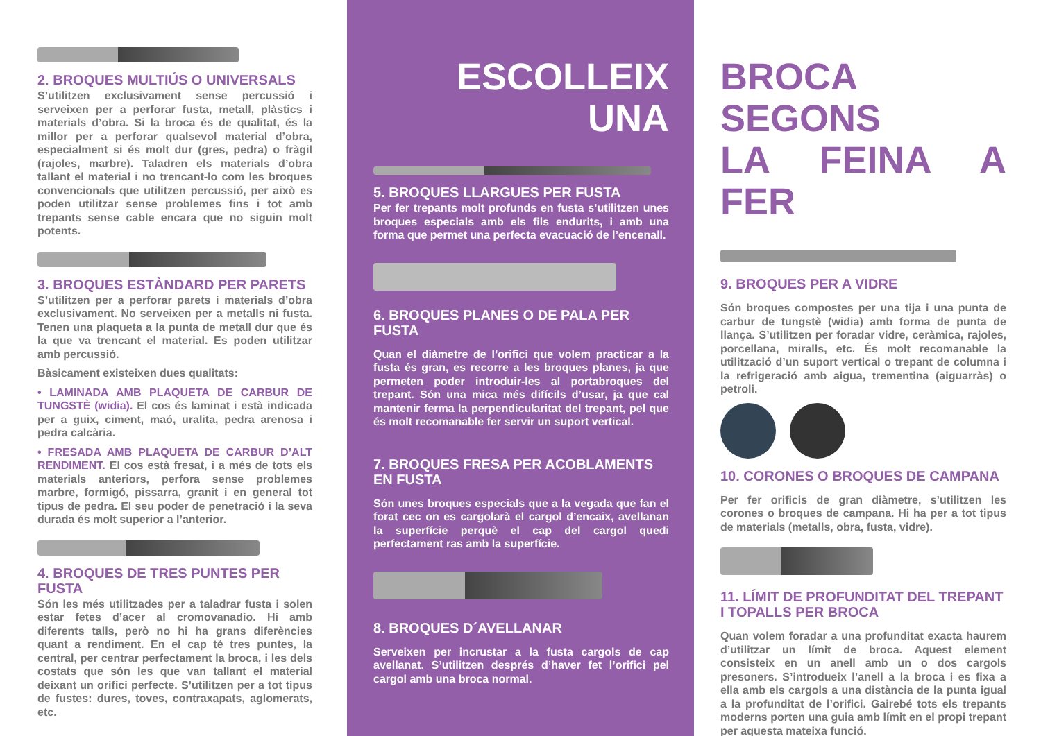2. BROQUES MULTIÚS O UNIVERSALS
S’utilitzen exclusivament sense percussió i serveixen per a perforar fusta, metall, plàstics i materials d’obra. Si la broca és de qualitat, és la millor per a perforar qualsevol material d’obra, especialment si és molt dur (gres, pedra) o fràgil (rajoles, marbre). Taladren els materials d’obra tallant el material i no trencant-lo com les broques convencionals que utilitzen percussió, per això es poden utilitzar sense problemes fins i tot amb trepants sense cable encara que no siguin molt potents.
3. BROQUES ESTÀNDARD PER PARETS
S’utilitzen per a perforar parets i materials d’obra exclusivament. No serveixen per a metalls ni fusta. Tenen una plaqueta a la punta de metall dur que és la que va trencant el material. Es poden utilitzar amb percussió.
Bàsicament existeixen dues qualitats:
• LAMINADA AMB PLAQUETA DE CARBUR DE TUNGSTÈ (widia). El cos és laminat i està indicada per a guix, ciment, maó, uralita, pedra arenosa i pedra calcària.
• FRESADA AMB PLAQUETA DE CARBUR D’ALT RENDIMENT. El cos està fresat, i a més de tots els materials anteriors, perfora sense problemes marbre, formigó, pissarra, granit i en general tot tipus de pedra. El seu poder de penetració i la seva durada és molt superior a l’anterior.
4. BROQUES DE TRES PUNTES PER FUSTA
Són les més utilitzades per a taladrar fusta i solen estar fetes d’acer al cromovanadio. Hi amb diferents talls, però no hi ha grans diferències quant a rendiment. En el cap té tres puntes, la central, per centrar perfectament la broca, i les dels costats que són les que van tallant el material deixant un orifici perfecte. S’utilitzen per a tot tipus de fustes: dures, toves, contraxapats, aglomerats, etc.
ESCOLLEIX UNA
5. BROQUES LLARGUES PER FUSTA
Per fer trepants molt profunds en fusta s’utilitzen unes broques especials amb els fils endurits, i amb una forma que permet una perfecta evacuació de l’encenall.
6. BROQUES PLANES O DE PALA PER FUSTA
Quan el diàmetre de l’orifici que volem practicar a la fusta és gran, es recorre a les broques planes, ja que permeten poder introduir-les al portabroques del trepant. Són una mica més difícils d’usar, ja que cal mantenir ferma la perpendicularitat del trepant, pel que és molt recomanable fer servir un suport vertical.
7. BROQUES FRESA PER ACOBLAMENTS EN FUSTA
Són unes broques especials que a la vegada que fan el forat cec on es cargolarà el cargol d’encaix, avellanan la superfície perquè el cap del cargol quedi perfectament ras amb la superfície.
8. BROQUES D´AVELLANAR
Serveixen per incrustar a la fusta cargols de cap avellanat. S’utilitzen després d’haver fet l’orifici pel cargol amb una broca normal.
BROCA SEGONS
LA FEINA A FER
9. BROQUES PER A VIDRE
Són broques compostes per una tija i una punta de carbur de tungstè (widia) amb forma de punta de llança. S’utilitzen per foradar vidre, ceràmica, rajoles, porcellana, miralls, etc. És molt recomanable la utilització d’un suport vertical o trepant de columna i la refrigeració amb aigua, trementina (aiguarràs) o petroli.
10. CORONES O BROQUES DE CAMPANA
Per fer orificis de gran diàmetre, s’utilitzen les corones o broques de campana. Hi ha per a tot tipus de materials (metalls, obra, fusta, vidre).
11. LÍMIT DE PROFUNDITAT DEL TREPANT I TOPALLS PER BROCA
Quan volem foradar a una profunditat exacta haurem d’utilitzar un límit de broca. Aquest element consisteix en un anell amb un o dos cargols presoners. S’introdueix l’anell a la broca i es fixa a ella amb els cargols a una distància de la punta igual a la profunditat de l’orifici. Gairebé tots els trepants moderns porten una guia amb límit en el propi trepant per aquesta mateixa funció.